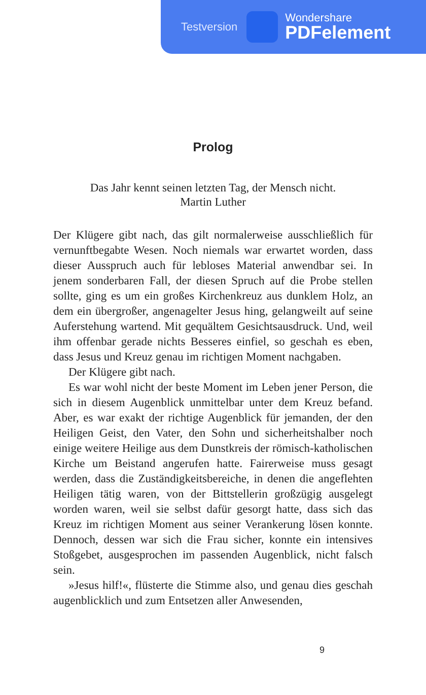Testversion
Wondershare
PDFelement
Prolog
Das Jahr kennt seinen letzten Tag, der Mensch nicht.
Martin Luther
Der Klügere gibt nach, das gilt normalerweise ausschließlich für vernunftbegabte Wesen. Noch niemals war erwartet worden, dass dieser Ausspruch auch für lebloses Material anwendbar sei. In jenem sonderbaren Fall, der diesen Spruch auf die Probe stellen sollte, ging es um ein großes Kirchenkreuz aus dunklem Holz, an dem ein übergroßer, angenagelter Jesus hing, gelangweilt auf seine Auferstehung wartend. Mit gequältem Gesichtsausdruck. Und, weil ihm offenbar gerade nichts Besseres einfiel, so geschah es eben, dass Jesus und Kreuz genau im richtigen Moment nachgaben.
Der Klügere gibt nach.
Es war wohl nicht der beste Moment im Leben jener Person, die sich in diesem Augenblick unmittelbar unter dem Kreuz befand. Aber, es war exakt der richtige Augenblick für jemanden, der den Heiligen Geist, den Vater, den Sohn und sicherheitshalber noch einige weitere Heilige aus dem Dunstkreis der römisch-katholischen Kirche um Beistand angerufen hatte. Fairerweise muss gesagt werden, dass die Zuständigkeitsbereiche, in denen die angeflehten Heiligen tätig waren, von der Bittstellerin großzügig ausgelegt worden waren, weil sie selbst dafür gesorgt hatte, dass sich das Kreuz im richtigen Moment aus seiner Verankerung lösen konnte. Dennoch, dessen war sich die Frau sicher, konnte ein intensives Stoßgebet, ausgesprochen im passenden Augenblick, nicht falsch sein.
»Jesus hilf!«, flüsterte die Stimme also, und genau dies geschah augenblicklich und zum Entsetzen aller Anwesenden,
9